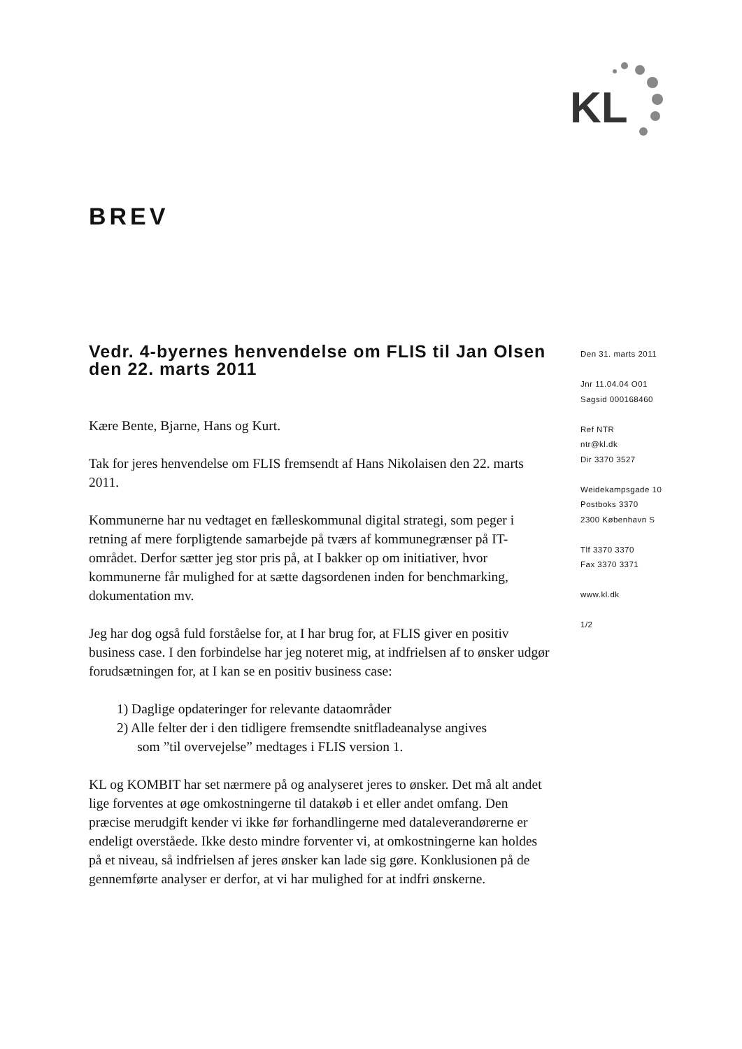KL
BREV
Vedr. 4-byernes henvendelse om FLIS til Jan Olsen den 22. marts 2011
Kære Bente, Bjarne, Hans og Kurt.
Tak for jeres henvendelse om FLIS fremsendt af Hans Nikolaisen den 22. marts 2011.
Kommunerne har nu vedtaget en fælleskommunal digital strategi, som peger i retning af mere forpligtende samarbejde på tværs af kommunegrænser på IT-området. Derfor sætter jeg stor pris på, at I bakker op om initiativer, hvor kommunerne får mulighed for at sætte dagsordenen inden for benchmarking, dokumentation mv.
Jeg har dog også fuld forståelse for, at I har brug for, at FLIS giver en positiv business case. I den forbindelse har jeg noteret mig, at indfrielsen af to ønsker udgør forudsætningen for, at I kan se en positiv business case:
1) Daglige opdateringer for relevante dataområder
2) Alle felter der i den tidligere fremsendte snitfladeanalyse angives
som ”til overvejelse” medtages i FLIS version 1.
KL og KOMBIT har set nærmere på og analyseret jeres to ønsker. Det må alt andet lige forventes at øge omkostningerne til datakøb i et eller andet omfang. Den præcise merudgift kender vi ikke før forhandlingerne med dataleverandørerne er endeligt overståede. Ikke desto mindre forventer vi, at omkostningerne kan holdes på et niveau, så indfrielsen af jeres ønsker kan lade sig gøre. Konklusionen på de gennemførte analyser er derfor, at vi har mulighed for at indfri ønskerne.
Den 31. marts 2011
Jnr 11.04.04 O01
Sagsid 000168460
Ref NTR
ntr@kl.dk
Dir 3370 3527
Weidekampsgade 10
Postboks 3370
2300 København S
Tlf 3370 3370
Fax 3370 3371
www.kl.dk
1/2